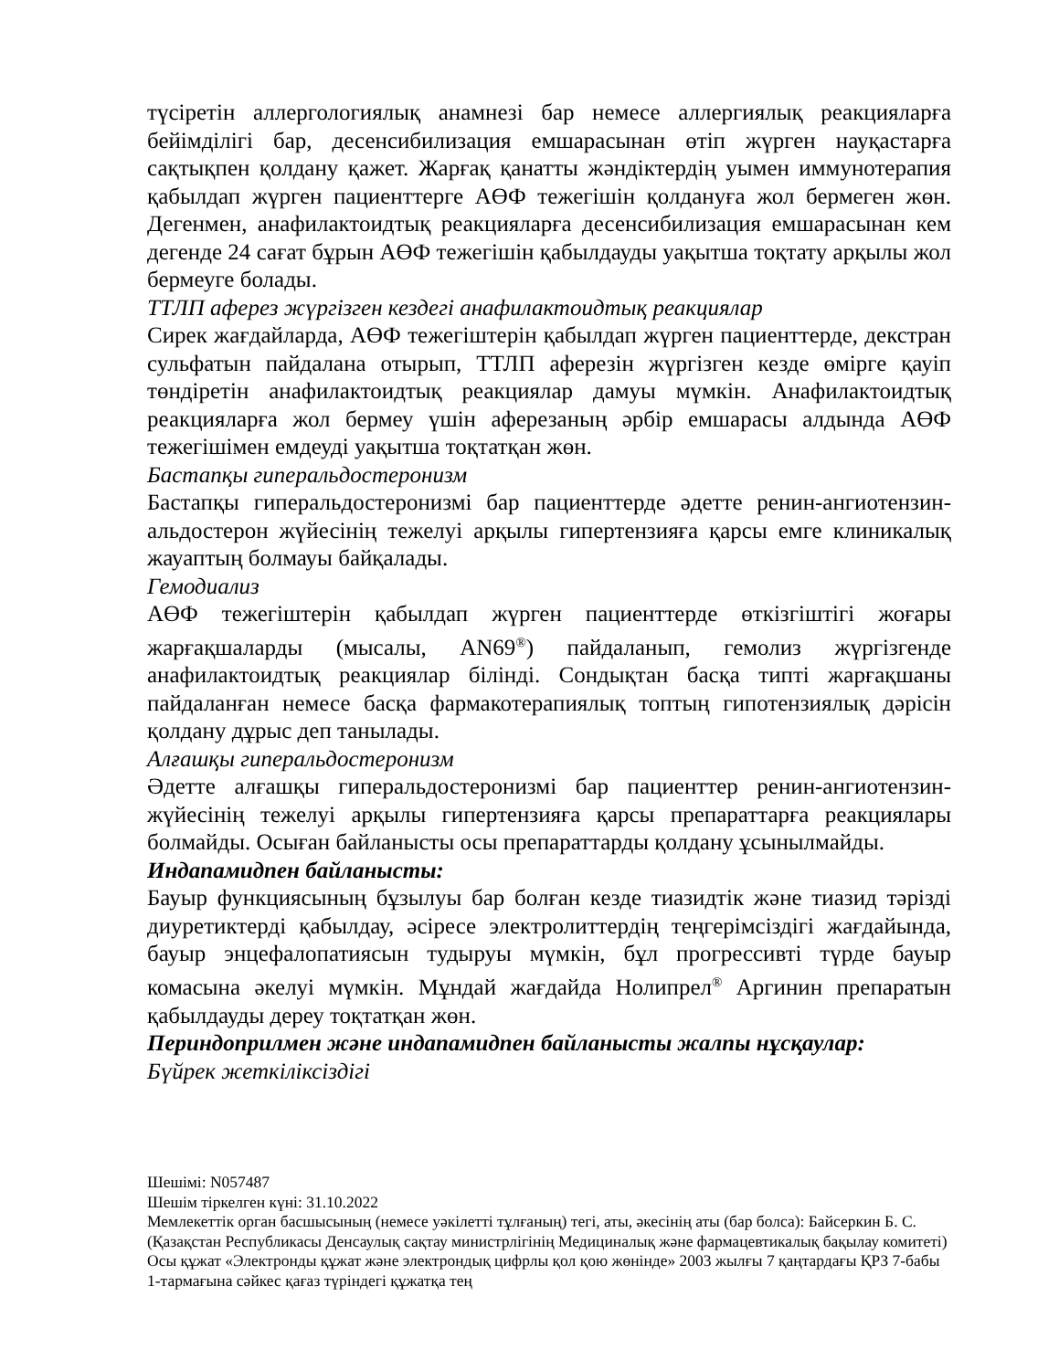түсіретін аллергологиялық анамнезі бар немесе аллергиялық реакцияларға бейімділігі бар, десенсибилизация емшарасынан өтіп жүрген науқастарға сақтықпен қолдану қажет. Жарғақ қанатты жәндіктердің уымен иммунотерапия қабылдап жүрген пациенттерге АӨФ тежегішін қолдануға жол бермеген жөн. Дегенмен, анафилактоидтық реакцияларға десенсибилизация емшарасынан кем дегенде 24 сағат бұрын АӨФ тежегішін қабылдауды уақытша тоқтату арқылы жол бермеуге болады.
ТТЛП аферез жүргізген кездегі анафилактоидтық реакциялар
Сирек жағдайларда, АӨФ тежегіштерін қабылдап жүрген пациенттерде, декстран сульфатын пайдалана отырып, ТТЛП аферезін жүргізген кезде өмірге қауіп төндіретін анафилактоидтық реакциялар дамуы мүмкін. Анафилактоидтық реакцияларға жол бермеу үшін аферезаның әрбір емшарасы алдында АӨФ тежегішімен емдеуді уақытша тоқтатқан жөн.
Бастапқы гиперальдостеронизм
Бастапқы гиперальдостеронизмі бар пациенттерде әдетте ренин-ангиотензин-альдостерон жүйесінің тежелуі арқылы гипертензияға қарсы емге клиникалық жауаптың болмауы байқалады.
Гемодиализ
АӨФ тежегіштерін қабылдап жүрген пациенттерде өткізгіштігі жоғары жарғақшаларды (мысалы, AN69<sup>®</sup>) пайдаланып, гемолиз жүргізгенде анафилактоидтық реакциялар білінді. Сондықтан басқа типті жарғақшаны пайдаланған немесе басқа фармакотерапиялық топтың гипотензиялық дәрісін қолдану дұрыс деп танылады.
Алғашқы гиперальдостеронизм
Әдетте алғашқы гиперальдостеронизмі бар пациенттер ренин-ангиотензин-жүйесінің тежелуі арқылы гипертензияға қарсы препараттарға реакциялары болмайды. Осыған байланысты осы препараттарды қолдану ұсынылмайды.
Индапамидпен байланысты:
Бауыр функциясының бұзылуы бар болған кезде тиазидтік және тиазид тәрізді диуретиктерді қабылдау, әсіресе электролиттердің теңгерімсіздігі жағдайында, бауыр энцефалопатиясын тудыруы мүмкін, бұл прогрессивті түрде бауыр комасына әкелуі мүмкін. Мұндай жағдайда Нолипрел<sup>®</sup> Аргинин препаратын қабылдауды дереу тоқтатқан жөн.
Периндоприлмен және индапамидпен байланысты жалпы нұсқаулар:
Бүйрек жеткіліксіздігі
Шешімі: N057487
Шешім тіркелген күні: 31.10.2022
Мемлекеттік орган басшысының (немесе уәкілетті тұлғаның) тегі, аты, әкесінің аты (бар болса): Байсеркин Б. С.
(Қазақстан Республикасы Денсаулық сақтау министрлігінің Медициналық және фармацевтикалық бақылау комитеті)
Осы құжат «Электронды құжат және электрондық цифрлы қол қою жөнінде» 2003 жылғы 7 қаңтардағы ҚРЗ 7-бабы 1-тармағына сәйкес қағаз түріндегі құжатқа тең